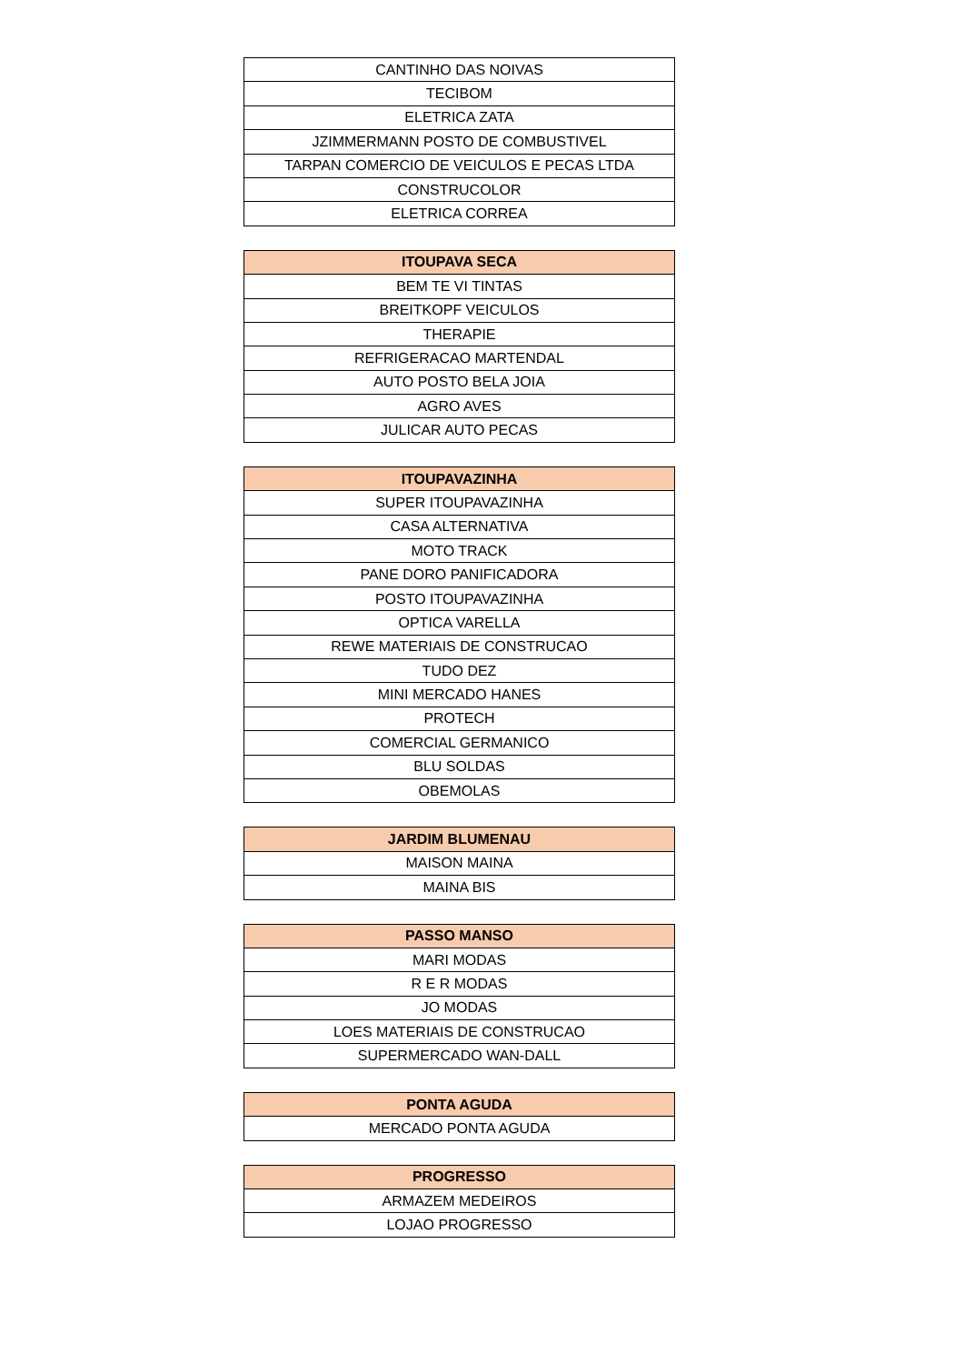| CANTINHO DAS NOIVAS |
| TECIBOM |
| ELETRICA ZATA |
| JZIMMERMANN POSTO DE COMBUSTIVEL |
| TARPAN COMERCIO DE VEICULOS E PECAS LTDA |
| CONSTRUCOLOR |
| ELETRICA CORREA |
| ITOUPAVA SECA |
| --- |
| BEM TE VI TINTAS |
| BREITKOPF VEICULOS |
| THERAPIE |
| REFRIGERACAO MARTENDAL |
| AUTO POSTO BELA JOIA |
| AGRO AVES |
| JULICAR AUTO PECAS |
| ITOUPAVAZINHA |
| --- |
| SUPER ITOUPAVAZINHA |
| CASA ALTERNATIVA |
| MOTO TRACK |
| PANE DORO PANIFICADORA |
| POSTO ITOUPAVAZINHA |
| OPTICA VARELLA |
| REWE MATERIAIS DE CONSTRUCAO |
| TUDO DEZ |
| MINI MERCADO HANES |
| PROTECH |
| COMERCIAL GERMANICO |
| BLU SOLDAS |
| OBEMOLAS |
| JARDIM BLUMENAU |
| --- |
| MAISON MAINA |
| MAINA BIS |
| PASSO MANSO |
| --- |
| MARI MODAS |
| R E R MODAS |
| JO MODAS |
| LOES MATERIAIS DE CONSTRUCAO |
| SUPERMERCADO WAN-DALL |
| PONTA AGUDA |
| --- |
| MERCADO PONTA AGUDA |
| PROGRESSO |
| --- |
| ARMAZEM MEDEIROS |
| LOJAO PROGRESSO |